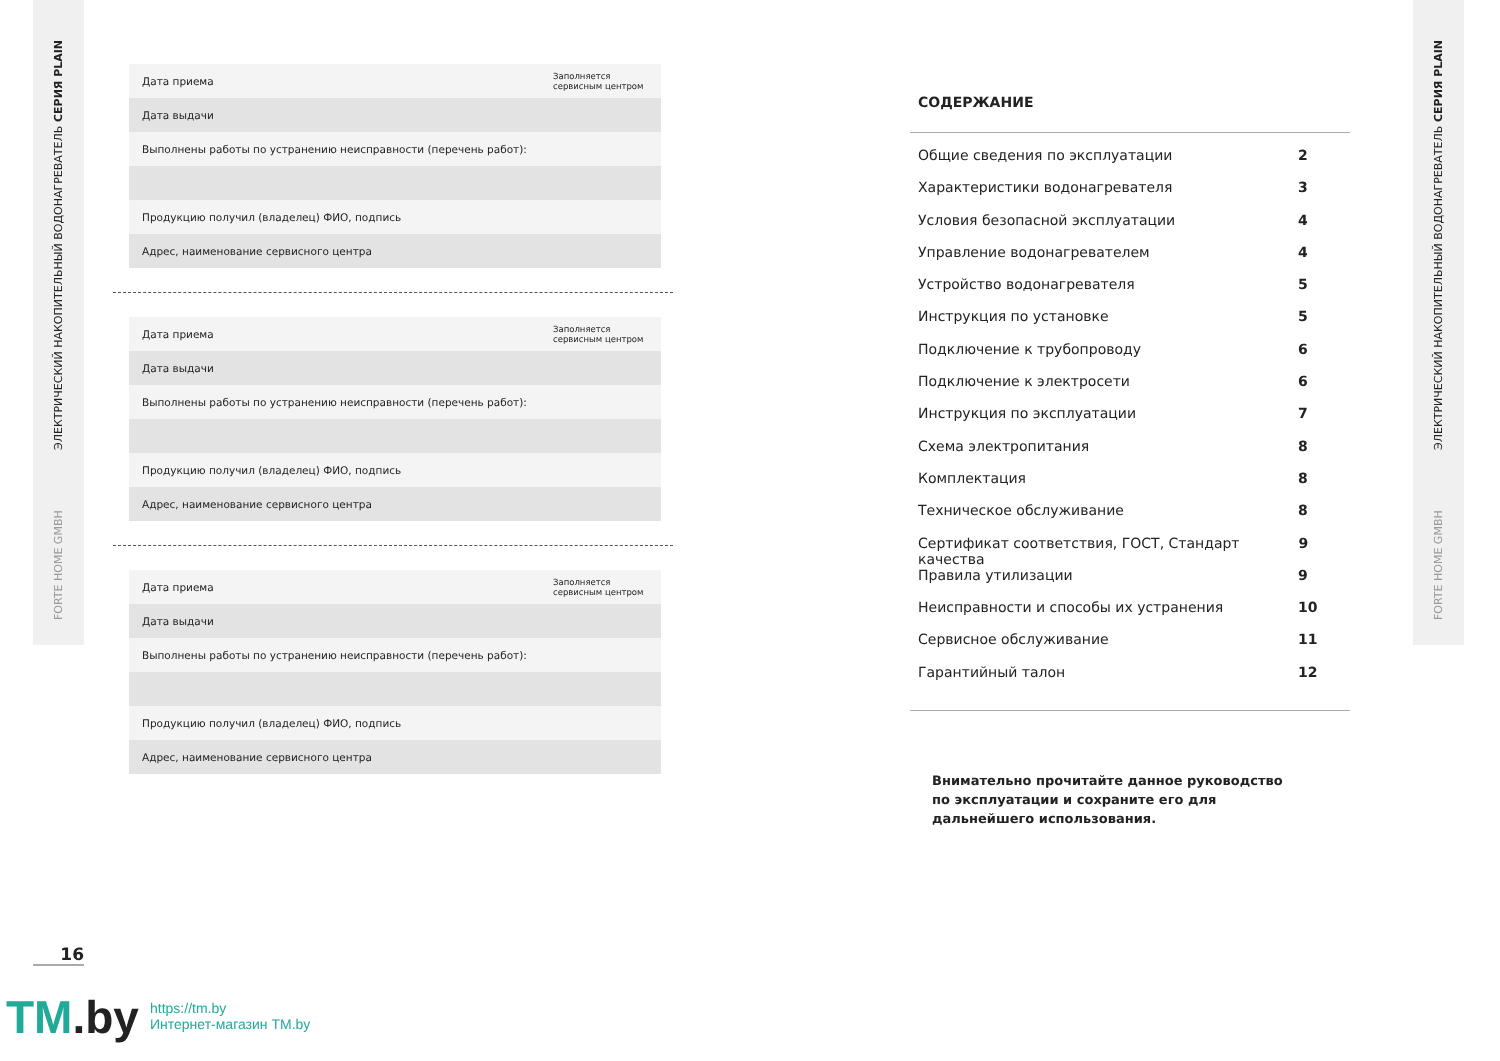ЭЛЕКТРИЧЕСКИЙ НАКОПИТЕЛЬНЫЙ ВОДОНАГРЕВАТЕЛЬ СЕРИЯ PLAIN
FORTE HOME GMBH
ЭЛЕКТРИЧЕСКИЙ НАКОПИТЕЛЬНЫЙ ВОДОНАГРЕВАТЕЛЬ СЕРИЯ PLAIN
FORTE HOME GMBH
| Дата приема | Заполняется сервисным центром |
| Дата выдачи | |
| Выполнены работы по устранению неисправности (перечень работ): | |
| Продукцию получил (владелец) ФИО, подпись | |
| Адрес, наименование сервисного центра | |
| Дата приема | Заполняется сервисным центром |
| Дата выдачи | |
| Выполнены работы по устранению неисправности (перечень работ): | |
| Продукцию получил (владелец) ФИО, подпись | |
| Адрес, наименование сервисного центра | |
| Дата приема | Заполняется сервисным центром |
| Дата выдачи | |
| Выполнены работы по устранению неисправности (перечень работ): | |
| Продукцию получил (владелец) ФИО, подпись | |
| Адрес, наименование сервисного центра | |
16
TM.by
https://tm.by
Интернет-магазин TM.by
СОДЕРЖАНИЕ
Общие сведения по эксплуатации 2
Характеристики водонагревателя 3
Условия безопасной эксплуатации 4
Управление водонагревателем 4
Устройство водонагревателя 5
Инструкция по установке 5
Подключение к трубопроводу 6
Подключение к электросети 6
Инструкция по эксплуатации 7
Схема электропитания 8
Комплектация 8
Техническое обслуживание 8
Сертификат соответствия, ГОСТ, Стандарт качества 9
Правила утилизации 9
Неисправности и способы их устранения 10
Сервисное обслуживание 11
Гарантийный талон 12
Внимательно прочитайте данное руководство
по эксплуатации и сохраните его для
дальнейшего использования.